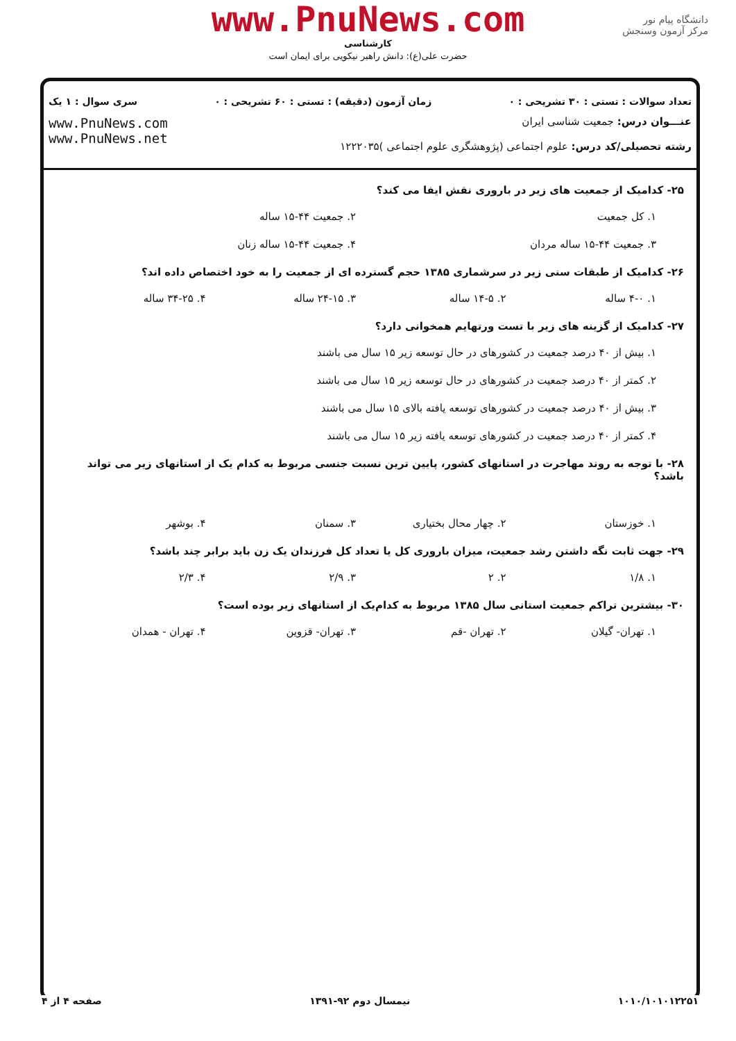دانشگاه پیام نور
مرکز آزمون وسنجش
www.PnuNews.com
کارشناسی
حضرت علی(ع): دانش راهبر نیکویی برای ایمان است
تعداد سوالات : تستی : ۳۰ تشریحی : ۰ زمان آزمون (دقیقه) : تستی : ۶۰ تشریحی : ۰ سری سوال : ۱ یک
عنـــوان درس: جمعیت شناسی ایران
رشته تحصیلی/کد درس: علوم اجتماعی (پژوهشگری علوم اجتماعی )۱۲۲۲۰۳۵
www.PnuNews.com
www.PnuNews.net
۲۵- کدامیک از جمعیت های زیر در باروری نقش ایفا می کند؟
۱. کل جمعیت ۲. جمعیت ۴۴-۱۵ ساله
۳. جمعیت ۴۴-۱۵ ساله مردان ۴. جمعیت ۴۴-۱۵ ساله زنان
۲۶- کدامیک از طبقات سنی زیر در سرشماری ۱۳۸۵ حجم گسترده ای از جمعیت را به خود اختصاص داده اند؟
۱. ۴-۰ ساله ۲. ۱۴-۵ ساله ۳. ۲۴-۱۵ ساله ۴. ۳۴-۲۵ ساله
۲۷- کدامیک از گزینه های زیر با تست ورتهایم همخوانی دارد؟
۱. بیش از ۴۰ درصد جمعیت در کشورهای در حال توسعه زیر ۱۵ سال می باشند
۲. کمتر از ۴۰ درصد جمعیت در کشورهای در حال توسعه زیر ۱۵ سال می باشند
۳. بیش از ۴۰ درصد جمعیت در کشورهای توسعه یافته بالای ۱۵ سال می باشند
۴. کمتر از ۴۰ درصد جمعیت در کشورهای توسعه یافته زیر ۱۵ سال می باشند
۲۸- با توجه به روند مهاجرت در استانهای کشور، پایین ترین نسبت جنسی مربوط به کدام یک از استانهای زیر می تواند باشد؟
۱. خوزستان ۲. چهار محال بختیاری ۳. سمنان ۴. بوشهر
۲۹- جهت ثابت نگه داشتن رشد جمعیت، میزان باروری کل یا تعداد کل فرزندان یک زن باید برابر چند باشد؟
۱. ۱/۸ ۲. ۲ ۳. ۲/۹ ۴. ۲/۳
۳۰- بیشترین تراکم جمعیت استانی سال ۱۳۸۵ مربوط به کدام‌یک از استانهای زیر بوده است؟
۱. تهران- گیلان ۲. تهران -قم ۳. تهران- قزوین ۴. تهران - همدان
۱۰۱۰/۱۰۱۰۱۲۲۵۱ نیمسال دوم ۹۲-۱۳۹۱ صفحه ۴ از ۴